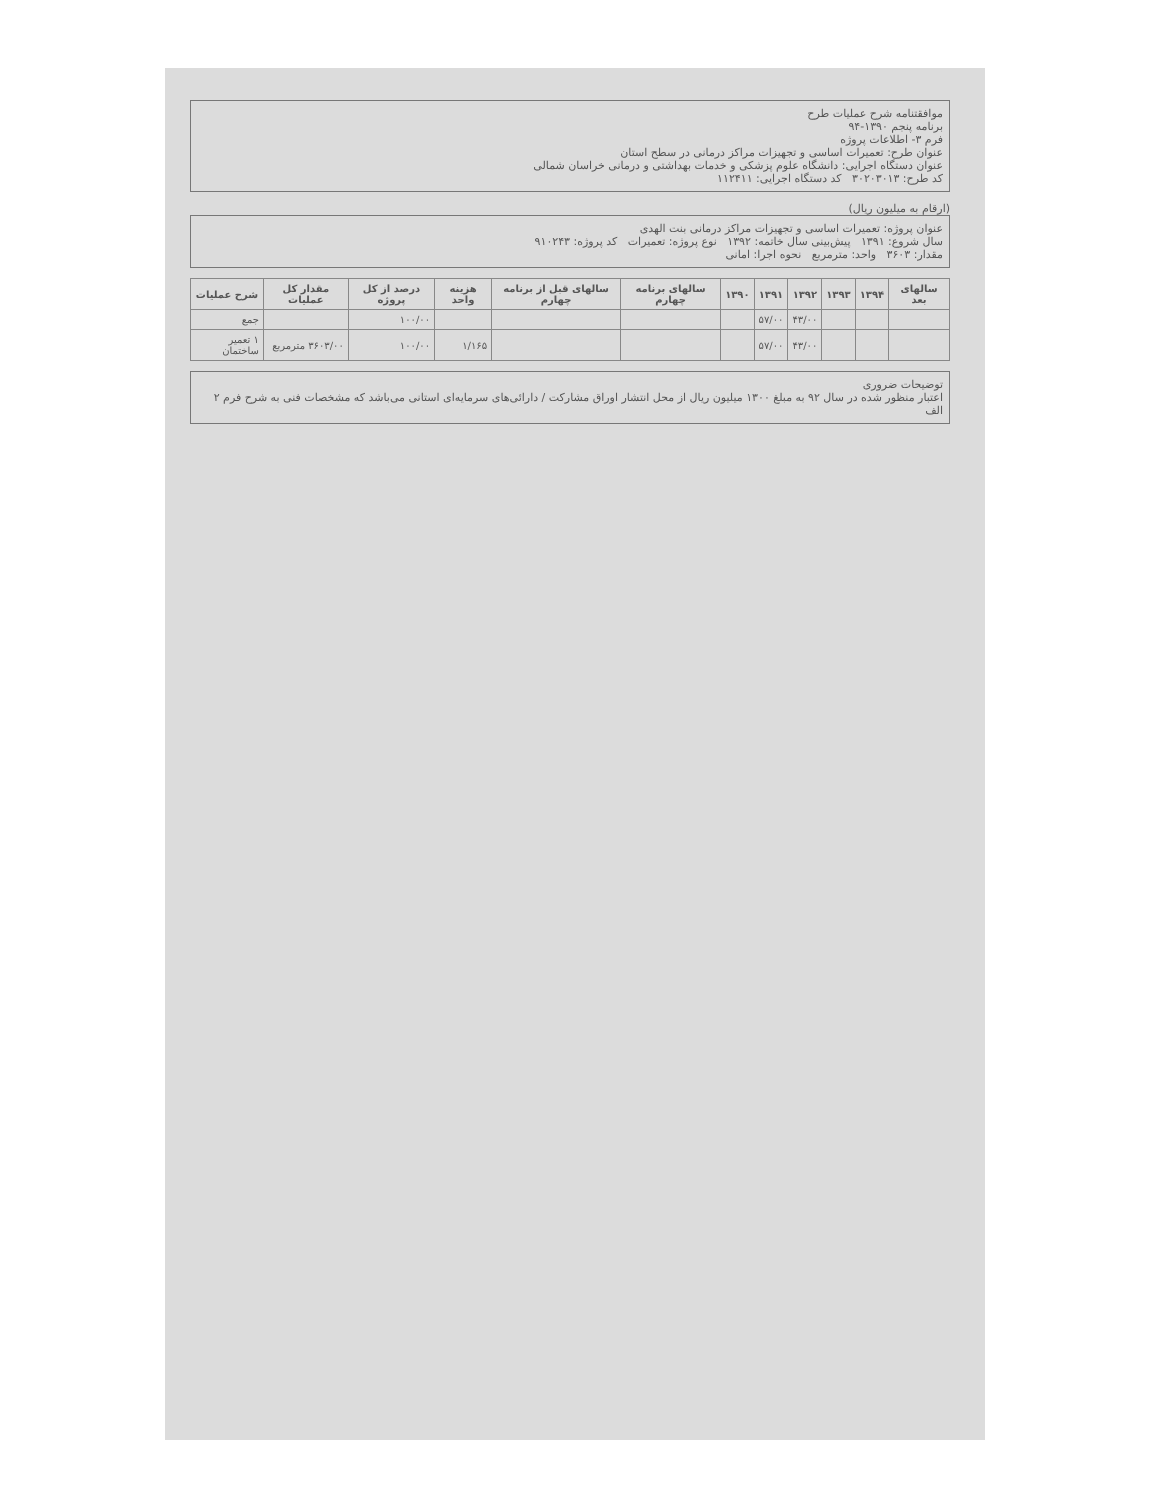موافقتنامه شرح عملیات طرح
برنامه پنجم ۱۳۹۰-۹۴
فرم ۳- اطلاعات پروژه
عنوان طرح: تعمیرات اساسی و تجهیزات مراکز درمانی در سطح استان
عنوان دستگاه اجرایی: دانشگاه علوم پزشکی و خدمات بهداشتی و درمانی خراسان شمالی
کد طرح: ۳۰۲۰۳۰۱۳ کد دستگاه اجرایی: ۱۱۲۴۱۱
(ارقام به میلیون ریال)
عنوان پروژه: تعمیرات اساسی و تجهیزات مراکز درمانی بنت الهدی
سال شروع: ۱۳۹۱ پیش‌بینی سال خاتمه: ۱۳۹۲ نوع پروژه: تعمیرات کد پروژه: ۹۱۰۲۴۳
مقدار: ۳۶۰۳ واحد: مترمربع نحوه اجرا: امانی
| سالهای بعد | ۱۳۹۴ | ۱۳۹۳ | ۱۳۹۲ | ۱۳۹۱ | ۱۳۹۰ | سالهای برنامه چهارم | سالهای قبل از برنامه چهارم | هزینه واحد | درصد از کل پروژه | مقدار کل عملیات | شرح عملیات |
| --- | --- | --- | --- | --- | --- | --- | --- | --- | --- | --- | --- |
| | | | ۴۳/۰۰ | ۵۷/۰۰ | | | | | ۱۰۰/۰۰ | | جمع |
| | | | ۴۳/۰۰ | ۵۷/۰۰ | | | | ۱/۱۶۵ | ۱۰۰/۰۰ | ۳۶۰۳/۰۰ مترمربع | ۱ تعمیر ساختمان |
توضیحات ضروری
اعتبار منظور شده در سال ۹۲ به مبلغ ۱۳۰۰ میلیون ریال از محل انتشار اوراق مشارکت / دارائی‌های سرمایه‌ای استانی می‌باشد که مشخصات فنی به شرح فرم ۲ الف